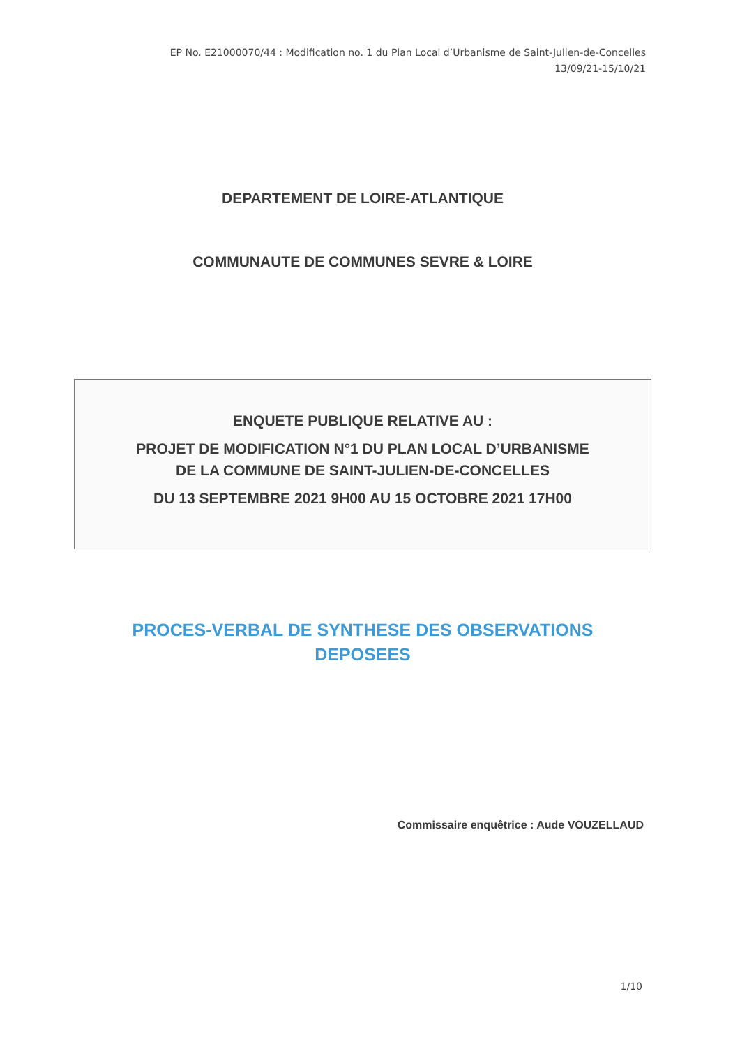EP No. E21000070/44 : Modification no. 1 du Plan Local d’Urbanisme de Saint-Julien-de-Concelles
13/09/21-15/10/21
DEPARTEMENT DE LOIRE-ATLANTIQUE
COMMUNAUTE DE COMMUNES SEVRE & LOIRE
ENQUETE PUBLIQUE RELATIVE AU :
PROJET DE MODIFICATION N°1 DU PLAN LOCAL D’URBANISME
DE LA COMMUNE DE SAINT-JULIEN-DE-CONCELLES
DU 13 SEPTEMBRE 2021 9H00 AU 15 OCTOBRE 2021 17H00
PROCES-VERBAL DE SYNTHESE DES OBSERVATIONS
DEPOSEES
Commissaire enquêtrice : Aude VOUZELLAUD
1/10